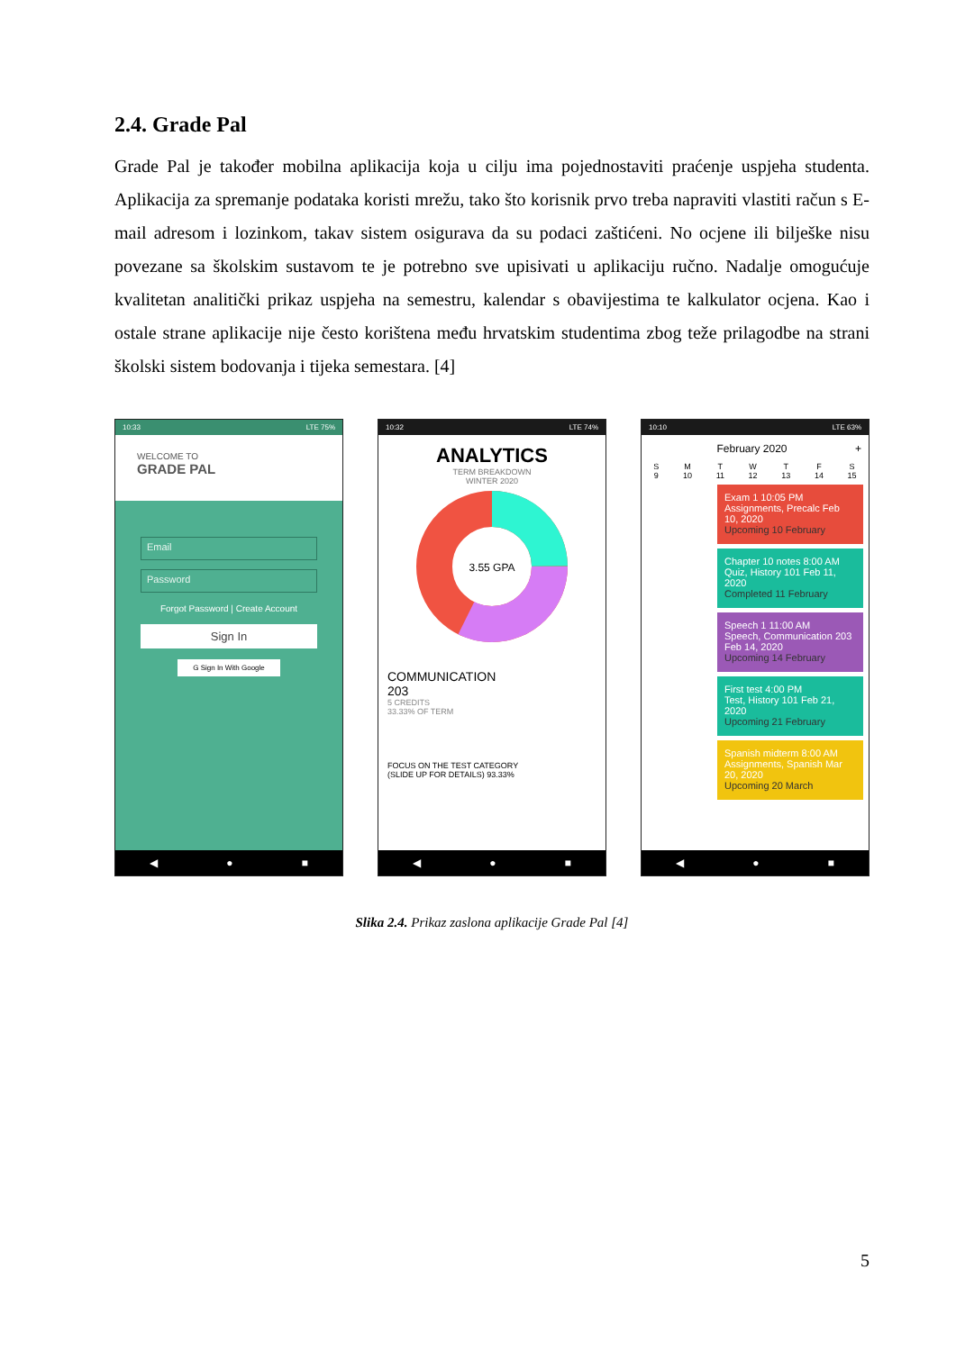2.4. Grade Pal
Grade Pal je također mobilna aplikacija koja u cilju ima pojednostaviti praćenje uspjeha studenta. Aplikacija za spremanje podataka koristi mrežu, tako što korisnik prvo treba napraviti vlastiti račun s E-mail adresom i lozinkom, takav sistem osigurava da su podaci zaštićeni. No ocjene ili bilješke nisu povezane sa školskim sustavom te je potrebno sve upisivati u aplikaciju ručno. Nadalje omogućuje kvalitetan analitički prikaz uspjeha na semestru, kalendar s obavijestima te kalkulator ocjena. Kao i ostale strane aplikacije nije često korištena među hrvatskim studentima zbog teže prilagodbe na strani školski sistem bodovanja i tijeka semestara. [4]
10:33 LTE 75%
WELCOME TO
GRADE PAL
Email
Password
Forgot Password | Create Account
Sign In
G Sign In With Google
◀ ● ■
10:32 LTE 74%
ANALYTICS
TERM BREAKDOWN
WINTER 2020
3.55 GPA
COMMUNICATION
203
5 CREDITS
33.33% OF TERM
FOCUS ON THE TEST CATEGORY
(SLIDE UP FOR DETAILS) 93.33%
◀ ● ■
10:10 LTE 63%
February 2020 +
S
9 M
10 T
11 W
12 T
13 F
14 S
15
Exam 1 10:05 PM
Assignments, Precalc Feb 10, 2020
Upcoming 10 February
Chapter 10 notes 8:00 AM
Quiz, History 101 Feb 11, 2020
Completed 11 February
Speech 1 11:00 AM
Speech, Communication 203 Feb 14, 2020
Upcoming 14 February
First test 4:00 PM
Test, History 101 Feb 21, 2020
Upcoming 21 February
Spanish midterm 8:00 AM
Assignments, Spanish Mar 20, 2020
Upcoming 20 March
◀ ● ■
Slika 2.4. Prikaz zaslona aplikacije Grade Pal [4]
5